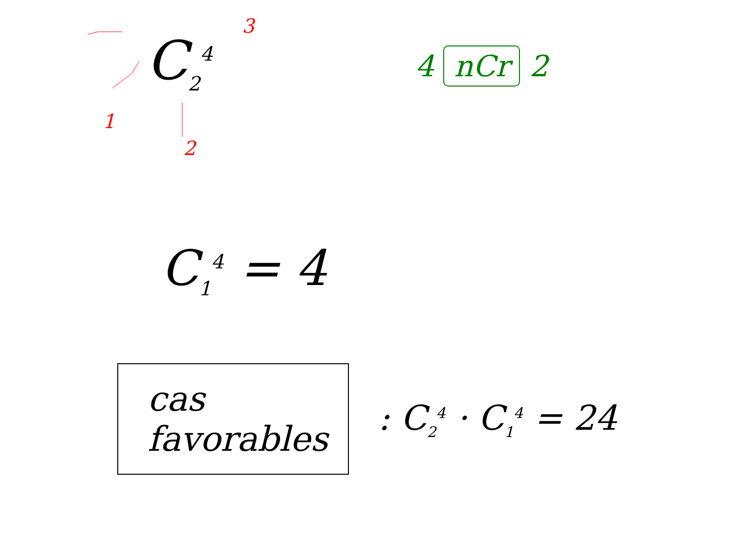C<sub>2</sub><sup>4</sup>
3
1
2
4 nCr 2
C<sub>1</sub><sup>4</sup> = 4
cas favorables
: C<sub>2</sub><sup>4</sup> · C<sub>1</sub><sup>4</sup> = 24